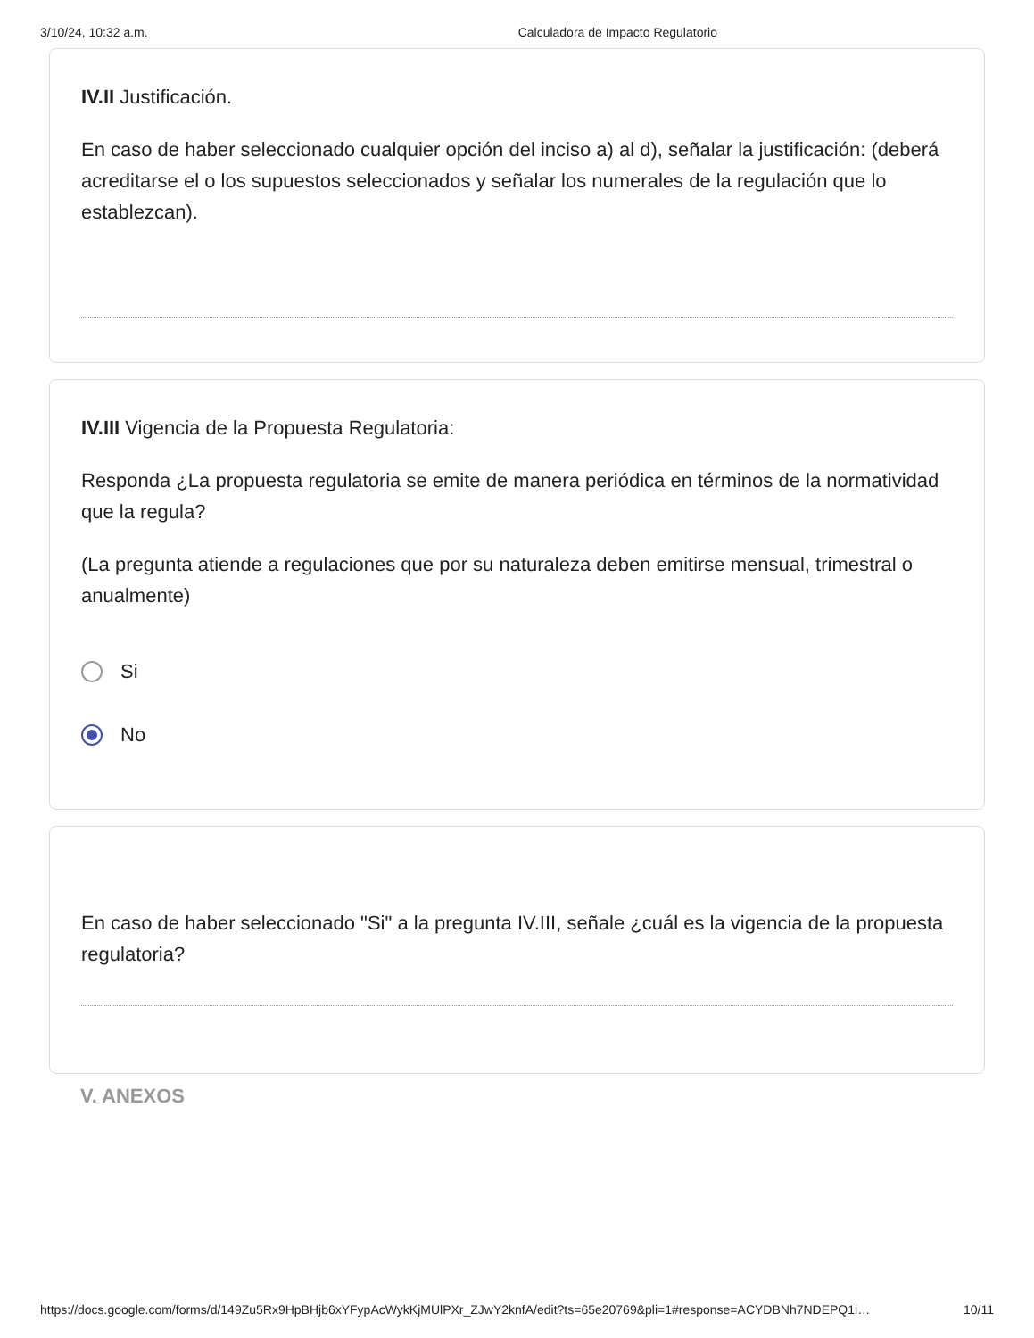3/10/24, 10:32 a.m. Calculadora de Impacto Regulatorio
IV.II Justificación.
En caso de haber seleccionado cualquier opción del inciso a) al d), señalar la justificación: (deberá acreditarse el o los supuestos seleccionados y señalar los numerales de la regulación que lo establezcan).
IV.III Vigencia de la Propuesta Regulatoria:
Responda ¿La propuesta regulatoria se emite de manera periódica en términos de la normatividad que la regula?
(La pregunta atiende a regulaciones que por su naturaleza deben emitirse mensual, trimestral o anualmente)
Si
No
En caso de haber seleccionado "Si" a la pregunta IV.III, señale ¿cuál es la vigencia de la propuesta regulatoria?
V. ANEXOS
https://docs.google.com/forms/d/149Zu5Rx9HpBHjb6xYFypAcWykKjMUlPXr_ZJwY2knfA/edit?ts=65e20769&pli=1#response=ACYDBNh7NDEPQ1i… 10/11